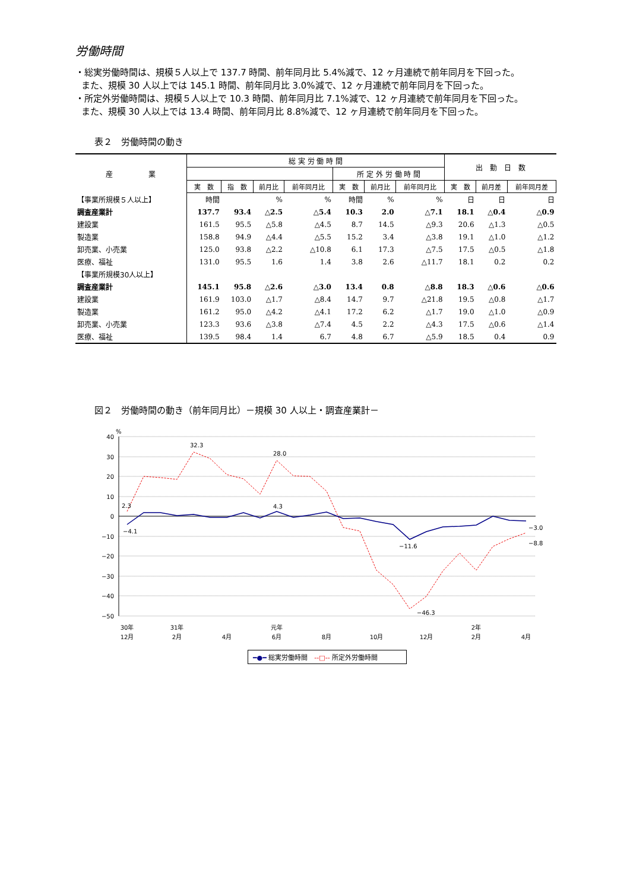労働時間
・総実労働時間は、規模５人以上で 137.7 時間、前年同月比 5.4%減で、12 ヶ月連続で前年同月を下回った。
また、規模 30 人以上では 145.1 時間、前年同月比 3.0%減で、12 ヶ月連続で前年同月を下回った。
・所定外労働時間は、規模５人以上で 10.3 時間、前年同月比 7.1%減で、12 ヶ月連続で前年同月を下回った。
また、規模 30 人以上では 13.4 時間、前年同月比 8.8%減で、12 ヶ月連続で前年同月を下回った。
表２　労働時間の動き
| 産 業 | 総 実 労 働 時 間 | | | | | | | 出 勤 日 数 | | |
| --- | --- | --- | --- | --- | --- | --- | --- | --- | --- | --- |
| | | | | | 所 定 外 労 働 時 間 | | | | | |
| | 実 数 | 指 数 | 前月比 | 前年同月比 | 実 数 | 前月比 | 前年同月比 | 実 数 | 前月差 | 前年同月差 |
| 【事業所規模５人以上】 | 時間 | | % | % | 時間 | % | % | 日 | 日 | 日 |
| 調査産業計 | 137.7 | 93.4 | △2.5 | △5.4 | 10.3 | 2.0 | △7.1 | 18.1 | △0.4 | △0.9 |
| 建設業 | 161.5 | 95.5 | △5.8 | △4.5 | 8.7 | 14.5 | △9.3 | 20.6 | △1.3 | △0.5 |
| 製造業 | 158.8 | 94.9 | △4.4 | △5.5 | 15.2 | 3.4 | △3.8 | 19.1 | △1.0 | △1.2 |
| 卸売業、小売業 | 125.0 | 93.8 | △2.2 | △10.8 | 6.1 | 17.3 | △7.5 | 17.5 | △0.5 | △1.8 |
| 医療、福祉 | 131.0 | 95.5 | 1.6 | 1.4 | 3.8 | 2.6 | △11.7 | 18.1 | 0.2 | 0.2 |
| 【事業所規模30人以上】 | | | | | | | | | | |
| 調査産業計 | 145.1 | 95.8 | △2.6 | △3.0 | 13.4 | 0.8 | △8.8 | 18.3 | △0.6 | △0.6 |
| 建設業 | 161.9 | 103.0 | △1.7 | △8.4 | 14.7 | 9.7 | △21.8 | 19.5 | △0.8 | △1.7 |
| 製造業 | 161.2 | 95.0 | △4.2 | △4.1 | 17.2 | 6.2 | △1.7 | 19.0 | △1.0 | △0.9 |
| 卸売業、小売業 | 123.3 | 93.6 | △3.8 | △7.4 | 4.5 | 2.2 | △4.3 | 17.5 | △0.6 | △1.4 |
| 医療、福祉 | 139.5 | 98.4 | 1.4 | 6.7 | 4.8 | 6.7 | △5.9 | 18.5 | 0.4 | 0.9 |
図２　労働時間の動き（前年同月比）－規模 30 人以上・調査産業計－
40
30
20
10
0
−10
−20
−30
−40
−50
%
2.3
32.3
28.0
−4.1
4.3
−11.6
−46.3
−3.0
−8.8
30年
31年
元年
2年
12月
2月
4月
6月
8月
10月
12月
2月
4月
━●━ 総実労働時間　--□-- 所定外労働時間